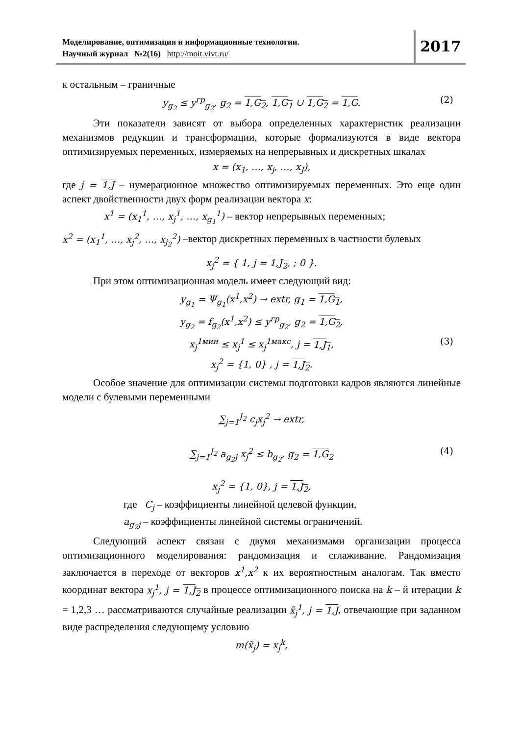Моделирование, оптимизация и информационные технологии.
Научный журнал №2(16) http://moit.vivt.ru/
2017
к остальным – граничные
y<sub>g<sub>2</sub></sub> ≤ y<sup>гр</sup><sub>g<sub>2</sub></sub>, g<sub>2</sub> = 1,G<sub>2</sub>, 1,G<sub>1</sub> ∪ 1,G<sub>2</sub> = 1,G. (2)
Эти показатели зависят от выбора определенных характеристик реализации механизмов редукции и трансформации, которые формализуются в виде вектора оптимизируемых переменных, измеряемых на непрерывных и дискретных шкалах
x = (x<sub>1</sub>, …, x<sub>j</sub>, …, x<sub>J</sub>),
где j = 1,J – нумерационное множество оптимизируемых переменных. Это еще один аспект двойственности двух форм реализации вектора x:
x<sup>1</sup> = (x<sub>1</sub><sup>1</sup>, …, x<sub>j</sub><sup>1</sup>, …, x<sub>g<sub>1</sub></sub><sup>1</sup>) – вектор непрерывных переменных;
x<sup>2</sup> = (x<sub>1</sub><sup>1</sup>, …, x<sub>j</sub><sup>2</sup>, …, x<sub>j<sub>2</sub></sub><sup>2</sup>) –вектор дискретных переменных в частности булевых
x<sub>j</sub><sup>2</sup> = { 1, j = 1,J<sub>2</sub>, ; 0 }.
При этом оптимизационная модель имеет следующий вид:
y<sub>g<sub>1</sub></sub> = Ψ<sub>g<sub>1</sub></sub>(x<sup>1</sup>,x<sup>2</sup>) → extr, g<sub>1</sub> = 1,G<sub>1</sub>,
y<sub>g<sub>2</sub></sub> = f<sub>g<sub>2</sub></sub>(x<sup>1</sup>,x<sup>2</sup>) ≤ y<sup>гр</sup><sub>g<sub>2</sub></sub>, g<sub>2</sub> = 1,G<sub>2</sub>,
x<sub>j</sub><sup>1мин</sup> ≤ x<sub>j</sub><sup>1</sup> ≤ x<sub>j</sub><sup>1макс</sup>, j = 1,J<sub>1</sub>, (3)
x<sub>j</sub><sup>2</sup> = {1, 0} , j = 1,J<sub>2</sub>.
Особое значение для оптимизации системы подготовки кадров являются линейные модели с булевыми переменными
∑<sub>j=1</sub><sup>J<sub>2</sub></sup> c<sub>j</sub>x<sub>j</sub><sup>2</sup> → extr,
∑<sub>j=1</sub><sup>J<sub>2</sub></sup> a<sub>g<sub>2</sub>j</sub> x<sub>j</sub><sup>2</sup> ≤ b<sub>g<sub>2</sub></sub>, g<sub>2</sub> = 1,G<sub>2</sub> (4)
x<sub>j</sub><sup>2</sup> = {1, 0}, j = 1,J<sub>2</sub>,
где C<sub>j</sub> – коэффициенты линейной целевой функции,
a<sub>g<sub>2</sub>j</sub> – коэффициенты линейной системы ограничений.
Следующий аспект связан с двумя механизмами организации процесса оптимизационного моделирования: рандомизация и сглаживание. Рандомизация заключается в переходе от векторов x<sup>1</sup>,x<sup>2</sup> к их вероятностным аналогам. Так вместо координат вектора x<sub>j</sub><sup>1</sup>, j = 1,J<sub>2</sub> в процессе оптимизационного поиска на k – й итерации k = 1,2,3 … рассматриваются случайные реализации x̃<sub>j</sub><sup>1</sup>, j = 1,J, отвечающие при заданном виде распределения следующему условию
m(x̃<sub>j</sub>) = x<sub>j</sub><sup>k</sup>,